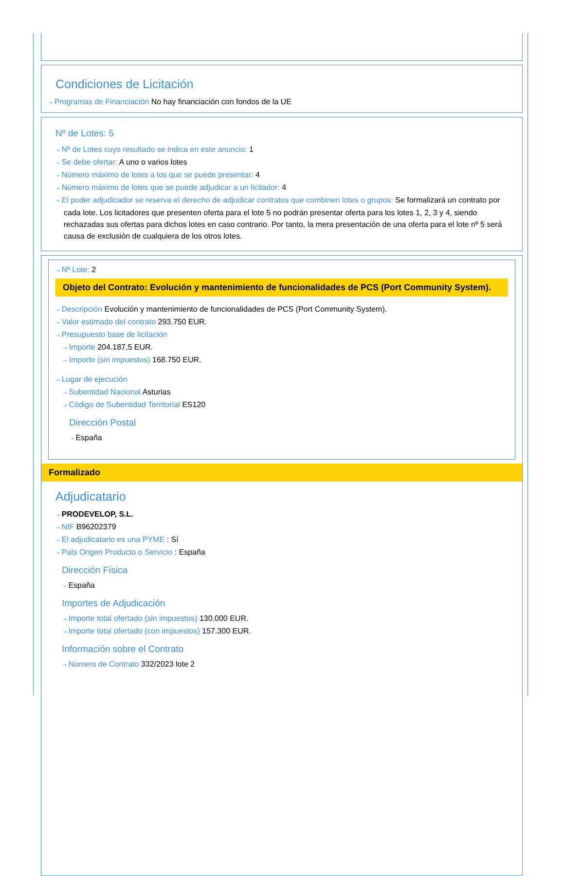Condiciones de Licitación
⇢ Programas de Financiación No hay financiación con fondos de la UE
Nº de Lotes: 5
⇢ Nº de Lotes cuyo resultado se indica en este anuncio: 1
⇢ Se debe ofertar: A uno o varios lotes
⇢ Número máximo de lotes a los que se puede presentar: 4
⇢ Número máximo de lotes que se puede adjudicar a un licitador: 4
⇢ El poder adjudicador se reserva el derecho de adjudicar contratos que combinen lotes o grupos: Se formalizará un contrato por cada lote. Los licitadores que presenten oferta para el lote 5 no podrán presentar oferta para los lotes 1, 2, 3 y 4, siendo rechazadas sus ofertas para dichos lotes en caso contrario. Por tanto, la mera presentación de una oferta para el lote nº 5 será causa de exclusión de cualquiera de los otros lotes.
⇢ Nº Lote: 2
Objeto del Contrato: Evolución y mantenimiento de funcionalidades de PCS (Port Community System).
⇢ Descripción Evolución y mantenimiento de funcionalidades de PCS (Port Community System).
⇢ Valor estimado del contrato 293.750 EUR.
⇢ Presupuesto base de licitación
⇢ Importe 204.187,5 EUR.
⇢ Importe (sin impuestos) 168.750 EUR.
⇢ Lugar de ejecución
⇢ Subentidad Nacional Asturias
⇢ Código de Subentidad Territorial ES120
Dirección Postal
⇢ España
Formalizado
Adjudicatario
⇢ PRODEVELOP, S.L.
⇢ NIF B96202379
⇢ El adjudicatario es una PYME : Sí
⇢ País Origen Producto o Servicio : España
Dirección Física
⇢ España
Importes de Adjudicación
⇢ Importe total ofertado (sin impuestos) 130.000 EUR.
⇢ Importe total ofertado (con impuestos) 157.300 EUR.
Información sobre el Contrato
⇢ Número de Contrato 332/2023 lote 2